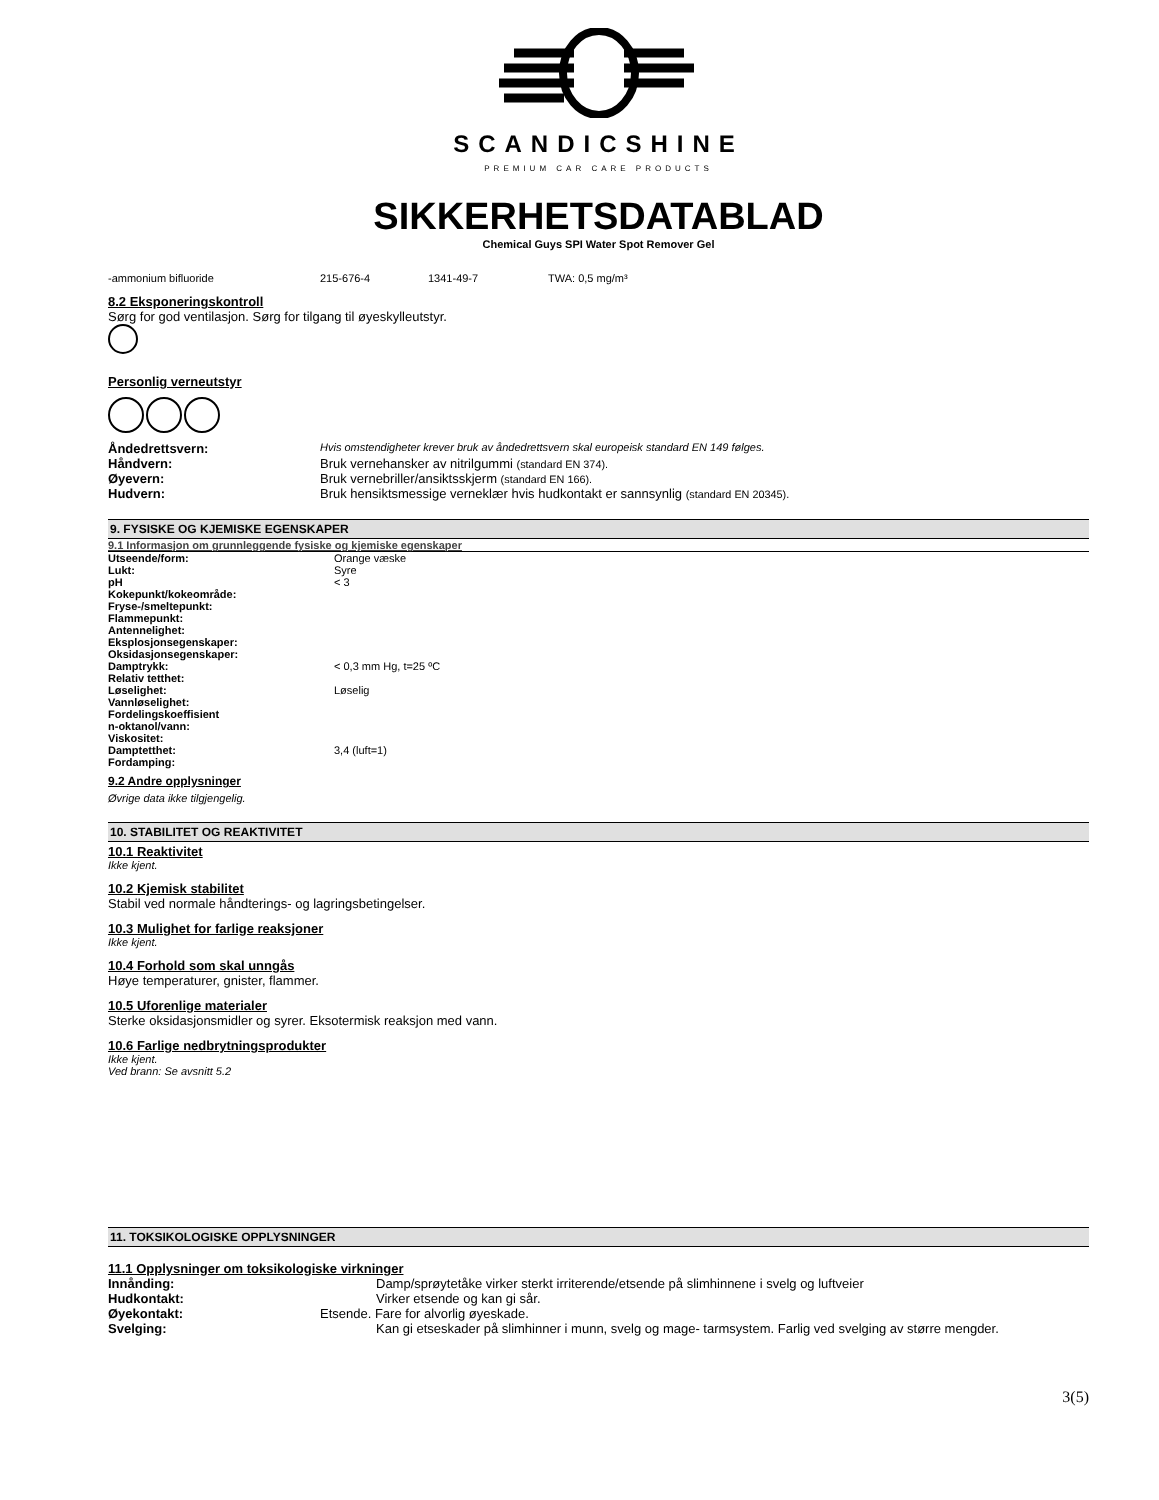SCANDICSHINE
PREMIUM CAR CARE PRODUCTS
SIKKERHETSDATABLAD
Chemical Guys SPI Water Spot Remover Gel
-ammonium bifluoride 215-676-4 1341-49-7 TWA: 0,5 mg/m³
8.2 Eksponeringskontroll
Sørg for god ventilasjon. Sørg for tilgang til øyeskylleutstyr.
Personlig verneutstyr
| Åndedrettsvern: | Hvis omstendigheter krever bruk av åndedrettsvern skal europeisk standard EN 149 følges. |
| Håndvern: | Bruk vernehansker av nitrilgummi (standard EN 374). |
| Øyevern: | Bruk vernebriller/ansiktsskjerm (standard EN 166). |
| Hudvern: | Bruk hensiktsmessige verneklær hvis hudkontakt er sannsynlig (standard EN 20345). |
9. FYSISKE OG KJEMISKE EGENSKAPER
9.1 Informasjon om grunnleggende fysiske og kjemiske egenskaper
| Utseende/form: | Orange væske |
| Lukt: | Syre |
| pH | < 3 |
| Kokepunkt/kokeområde: | |
| Fryse-/smeltepunkt: | |
| Flammepunkt: | |
| Antennelighet: | |
| Eksplosjonsegenskaper: | |
| Oksidasjonsegenskaper: | |
| Damptrykk: | < 0,3 mm Hg, t=25 ºC |
| Relativ tetthet: | |
| Løselighet: | Løselig |
| Vannløselighet: | |
| Fordelingskoeffisient n-oktanol/vann: | |
| Viskositet: | |
| Damptetthet: | 3,4 (luft=1) |
| Fordamping: | |
9.2 Andre opplysninger
Øvrige data ikke tilgjengelig.
10. STABILITET OG REAKTIVITET
10.1 Reaktivitet
Ikke kjent.
10.2 Kjemisk stabilitet
Stabil ved normale håndterings- og lagringsbetingelser.
10.3 Mulighet for farlige reaksjoner
Ikke kjent.
10.4 Forhold som skal unngås
Høye temperaturer, gnister, flammer.
10.5 Uforenlige materialer
Sterke oksidasjonsmidler og syrer. Eksotermisk reaksjon med vann.
10.6 Farlige nedbrytningsprodukter
Ikke kjent.
Ved brann: Se avsnitt 5.2
11. TOKSIKOLOGISKE OPPLYSNINGER
11.1 Opplysninger om toksikologiske virkninger
| Innånding: | Damp/sprøytetåke virker sterkt irriterende/etsende på slimhinnene i svelg og luftveier |
| Hudkontakt: | Virker etsende og kan gi sår. |
| Øyekontakt: | Etsende. Fare for alvorlig øyeskade. |
| Svelging: | Kan gi etseskader på slimhinner i munn, svelg og mage- tarmsystem. Farlig ved svelging av større mengder. |
3(5)